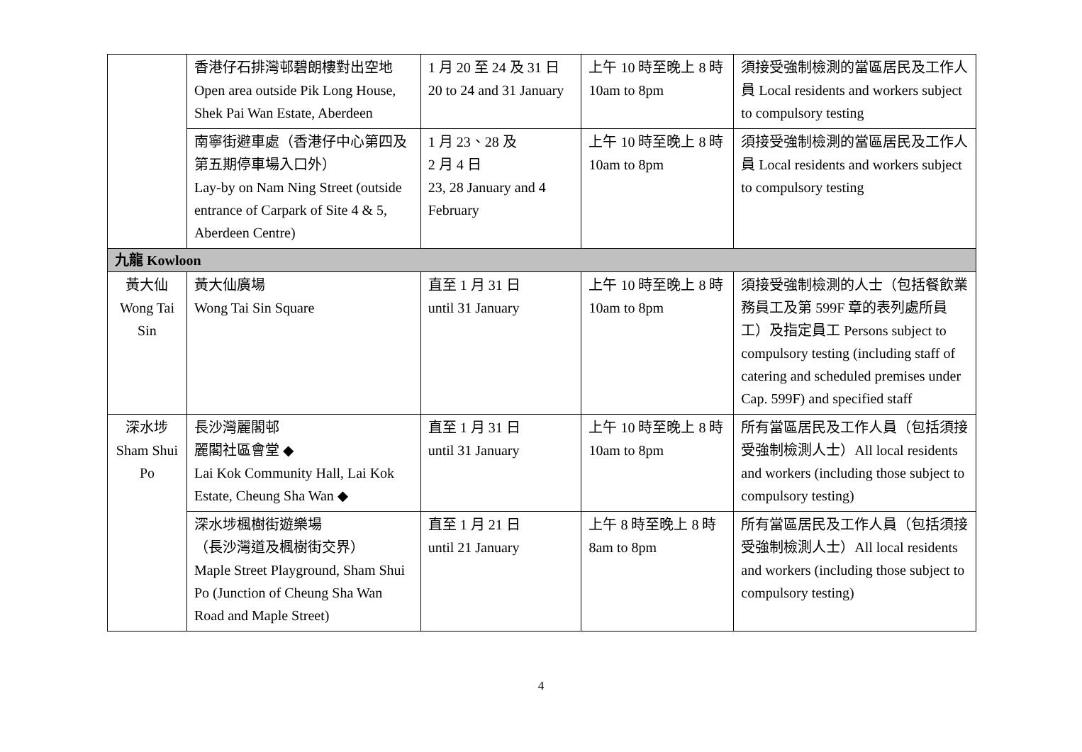| | 香港仔石排灣邨碧朗樓對出空地 Open area outside Pik Long House, Shek Pai Wan Estate, Aberdeen | 1 月 20 至 24 及 31 日 20 to 24 and 31 January | 上午 10 時至晚上 8 時 10am to 8pm | 須接受強制檢測的當區居民及工作人員 Local residents and workers subject to compulsory testing |
| | 南寧街避車處（香港仔中心第四及第五期停車場入口外） Lay-by on Nam Ning Street (outside entrance of Carpark of Site 4 & 5, Aberdeen Centre) | 1 月 23、28 及 2 月 4 日 23, 28 January and 4 February | 上午 10 時至晚上 8 時 10am to 8pm | 須接受強制檢測的當區居民及工作人員 Local residents and workers subject to compulsory testing |
| 九龍 Kowloon | | | | |
| 黃大仙 Wong Tai Sin | 黃大仙廣場 Wong Tai Sin Square | 直至 1 月 31 日 until 31 January | 上午 10 時至晚上 8 時 10am to 8pm | 須接受強制檢測的人士（包括餐飲業務員工及第 599F 章的表列處所員工）及指定員工 Persons subject to compulsory testing (including staff of catering and scheduled premises under Cap. 599F) and specified staff |
| 深水埗 Sham Shui Po | 長沙灣麗閣邨 麗閣社區會堂 ◆ Lai Kok Community Hall, Lai Kok Estate, Cheung Sha Wan ◆ | 直至 1 月 31 日 until 31 January | 上午 10 時至晚上 8 時 10am to 8pm | 所有當區居民及工作人員（包括須接受強制檢測人士）All local residents and workers (including those subject to compulsory testing) |
| | 深水埗楓樹街遊樂場 （長沙灣道及楓樹街交界） Maple Street Playground, Sham Shui Po (Junction of Cheung Sha Wan Road and Maple Street) | 直至 1 月 21 日 until 21 January | 上午 8 時至晚上 8 時 8am to 8pm | 所有當區居民及工作人員（包括須接受強制檢測人士）All local residents and workers (including those subject to compulsory testing) |
4